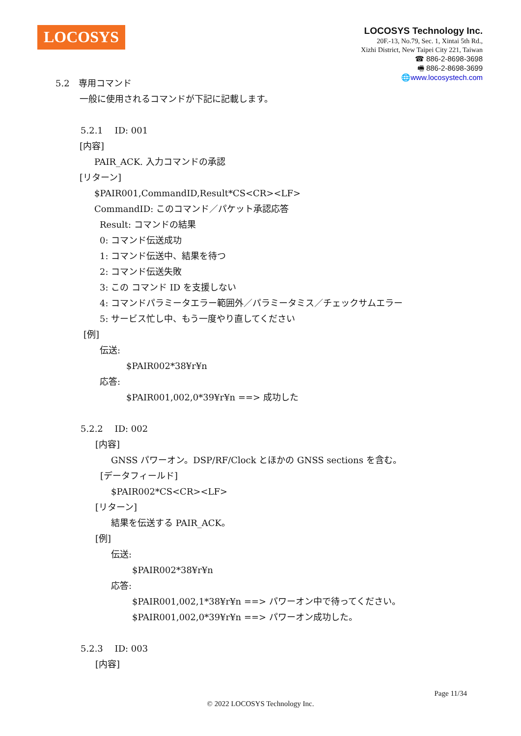LOCOSYS
LOCOSYS Technology Inc.
20F.-13, No.79, Sec. 1, Xintai 5th Rd.,
Xizhi District, New Taipei City 221, Taiwan
☎ 886-2-8698-3698
🖷 886-2-8698-3699
🌐www.locosystech.com
5.2　専用コマンド
一般に使用されるコマンドが下記に記載します。
5.2.1　 ID: 001
[内容]
PAIR_ACK. 入力コマンドの承認
[リターン]
$PAIR001,CommandID,Result*CS<CR><LF>
CommandID: このコマンド／パケット承認応答
Result: コマンドの結果
0: コマンド伝送成功
1: コマンド伝送中、結果を待つ
2: コマンド伝送失敗
3: この コマンド ID を支援しない
4: コマンドパラミータエラー範囲外／パラミータミス／チェックサムエラー
5: サービス忙し中、もう一度やり直してください
[例]
伝送:
$PAIR002*38¥r¥n
応答:
$PAIR001,002,0*39¥r¥n ==> 成功した
5.2.2　 ID: 002
[内容]
GNSS パワーオン。DSP/RF/Clock とほかの GNSS sections を含む。
[データフィールド]
$PAIR002*CS<CR><LF>
[リターン]
結果を伝送する PAIR_ACK。
[例]
伝送:
$PAIR002*38¥r¥n
応答:
$PAIR001,002,1*38¥r¥n ==> パワーオン中で待ってください。
$PAIR001,002,0*39¥r¥n ==> パワーオン成功した。
5.2.3　 ID: 003
[内容]
Page 11/34
© 2022 LOCOSYS Technology Inc.